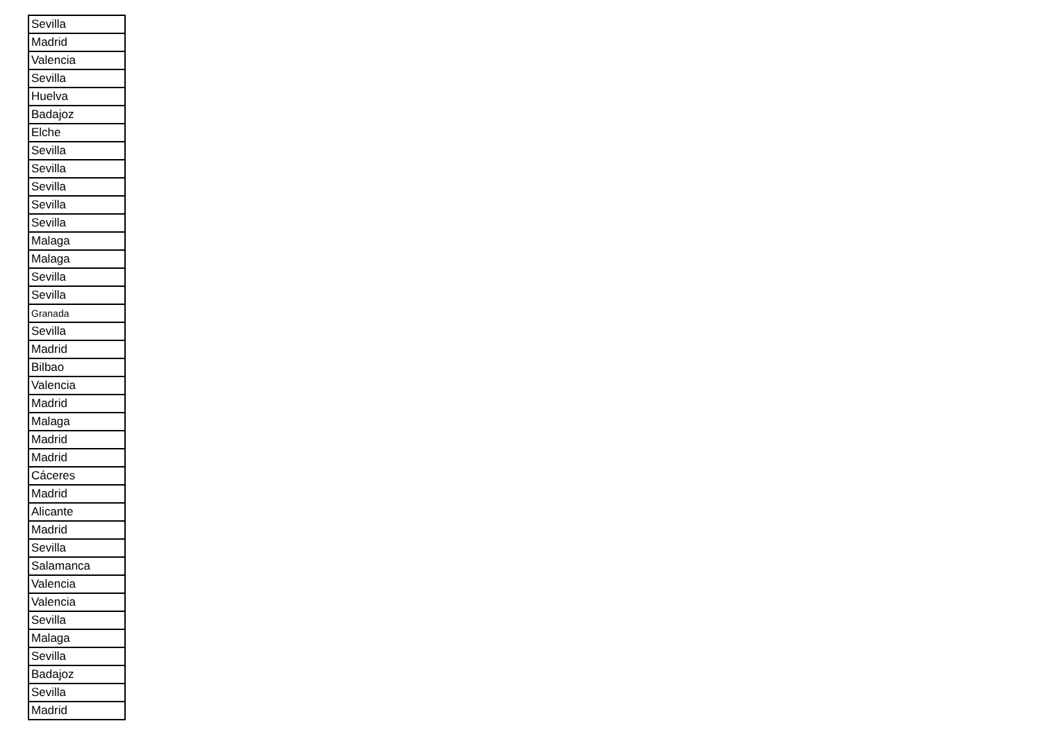| Sevilla |
| Madrid |
| Valencia |
| Sevilla |
| Huelva |
| Badajoz |
| Elche |
| Sevilla |
| Sevilla |
| Sevilla |
| Sevilla |
| Sevilla |
| Malaga |
| Malaga |
| Sevilla |
| Sevilla |
| Granada |
| Sevilla |
| Madrid |
| Bilbao |
| Valencia |
| Madrid |
| Malaga |
| Madrid |
| Madrid |
| Cáceres |
| Madrid |
| Alicante |
| Madrid |
| Sevilla |
| Salamanca |
| Valencia |
| Valencia |
| Sevilla |
| Malaga |
| Sevilla |
| Badajoz |
| Sevilla |
| Madrid |